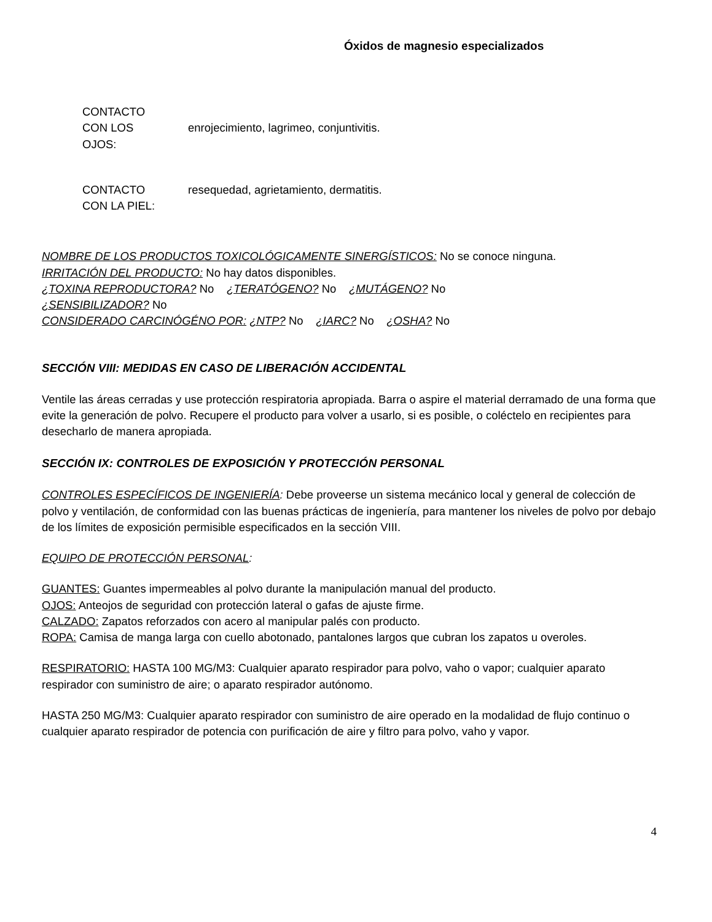Óxidos de magnesio especializados
CONTACTO
CON LOS
OJOS:
enrojecimiento, lagrimeo, conjuntivitis.
CONTACTO
CON LA PIEL:
resequedad, agrietamiento, dermatitis.
NOMBRE DE LOS PRODUCTOS TOXICOLÓGICAMENTE SINERGÍSTICOS: No se conoce ninguna.
IRRITACIÓN DEL PRODUCTO: No hay datos disponibles.
¿TOXINA REPRODUCTORA? No ¿TERATÓGENO? No ¿MUTÁGENO? No
¿SENSIBILIZADOR? No
CONSIDERADO CARCINÓGÉNO POR: ¿NTP? No ¿IARC? No ¿OSHA? No
SECCIÓN VIII: MEDIDAS EN CASO DE LIBERACIÓN ACCIDENTAL
Ventile las áreas cerradas y use protección respiratoria apropiada. Barra o aspire el material derramado de una forma que evite la generación de polvo. Recupere el producto para volver a usarlo, si es posible, o coléctelo en recipientes para desecharlo de manera apropiada.
SECCIÓN IX: CONTROLES DE EXPOSICIÓN Y PROTECCIÓN PERSONAL
CONTROLES ESPECÍFICOS DE INGENIERÍA: Debe proveerse un sistema mecánico local y general de colección de polvo y ventilación, de conformidad con las buenas prácticas de ingeniería, para mantener los niveles de polvo por debajo de los límites de exposición permisible especificados en la sección VIII.
EQUIPO DE PROTECCIÓN PERSONAL:
GUANTES: Guantes impermeables al polvo durante la manipulación manual del producto.
OJOS: Anteojos de seguridad con protección lateral o gafas de ajuste firme.
CALZADO: Zapatos reforzados con acero al manipular palés con producto.
ROPA: Camisa de manga larga con cuello abotonado, pantalones largos que cubran los zapatos u overoles.
RESPIRATORIO: HASTA 100 MG/M3: Cualquier aparato respirador para polvo, vaho o vapor; cualquier aparato respirador con suministro de aire; o aparato respirador autónomo.
HASTA 250 MG/M3: Cualquier aparato respirador con suministro de aire operado en la modalidad de flujo continuo o cualquier aparato respirador de potencia con purificación de aire y filtro para polvo, vaho y vapor.
4